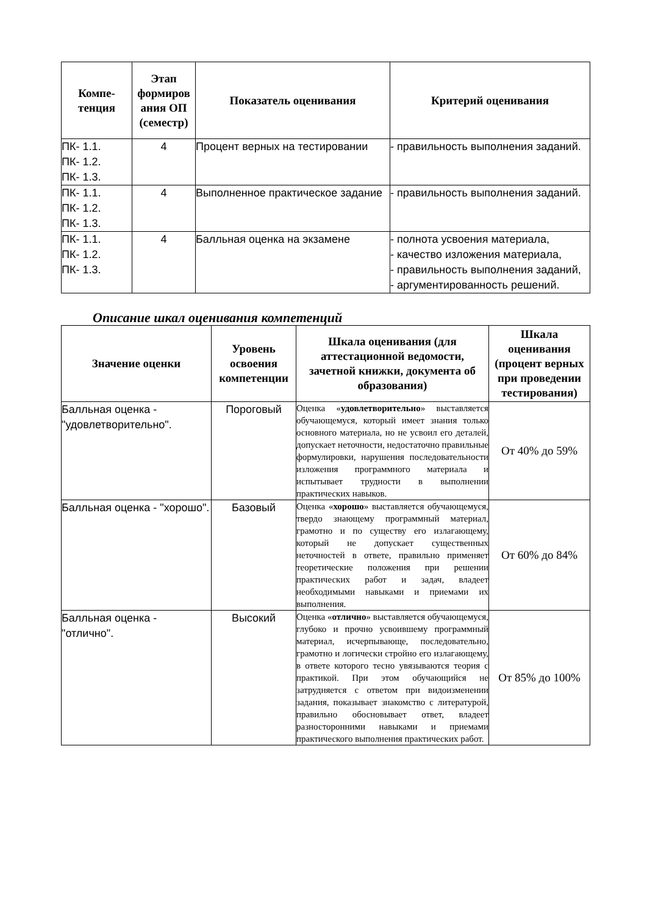| Компе- тенция | Этап формиров ания ОП (семестр) | Показатель оценивания | Критерий оценивания |
| --- | --- | --- | --- |
| ПК- 1.1. ПК- 1.2. ПК- 1.3. | 4 | Процент верных на тестировании | - правильность выполнения заданий. |
| ПК- 1.1. ПК- 1.2. ПК- 1.3. | 4 | Выполненное практическое задание | - правильность выполнения заданий. |
| ПК- 1.1. ПК- 1.2. ПК- 1.3. | 4 | Балльная оценка на экзамене | - полнота усвоения материала, - качество изложения материала, - правильность выполнения заданий, - аргументированность решений. |
Описание шкал оценивания компетенций
| Значение оценки | Уровень освоения компетенции | Шкала оценивания (для аттестационной ведомости, зачетной книжки, документа об образования) | Шкала оценивания (процент верных при проведении тестирования) |
| --- | --- | --- | --- |
| Балльная оценка - "удовлетворительно". | Пороговый | Оценка « удовлетворительно » выставляется обучающемуся, который имеет знания только основного материала, но не усвоил его деталей, допускает неточности, недостаточно правильные формулировки, нарушения последовательности изложения программного материала и испытывает трудности в выполнении практических навыков. | От 40% до 59% |
| Балльная оценка - "хорошо". | Базовый | Оценка « хорошо » выставляется обучающемуся, твердо знающему программный материал, грамотно и по существу его излагающему, который не допускает существенных неточностей в ответе, правильно применяет теоретические положения при решении практических работ и задач, владеет необходимыми навыками и приемами их выполнения. | От 60% до 84% |
| Балльная оценка - "отлично". | Высокий | Оценка « отлично » выставляется обучающемуся, глубоко и прочно усвоившему программный материал, исчерпывающе, последовательно, грамотно и логически стройно его излагающему, в ответе которого тесно увязываются теория с практикой. При этом обучающийся не затрудняется с ответом при видоизменении задания, показывает знакомство с литературой, правильно обосновывает ответ, владеет разносторонними навыками и приемами практического выполнения практических работ. | От 85% до 100% |